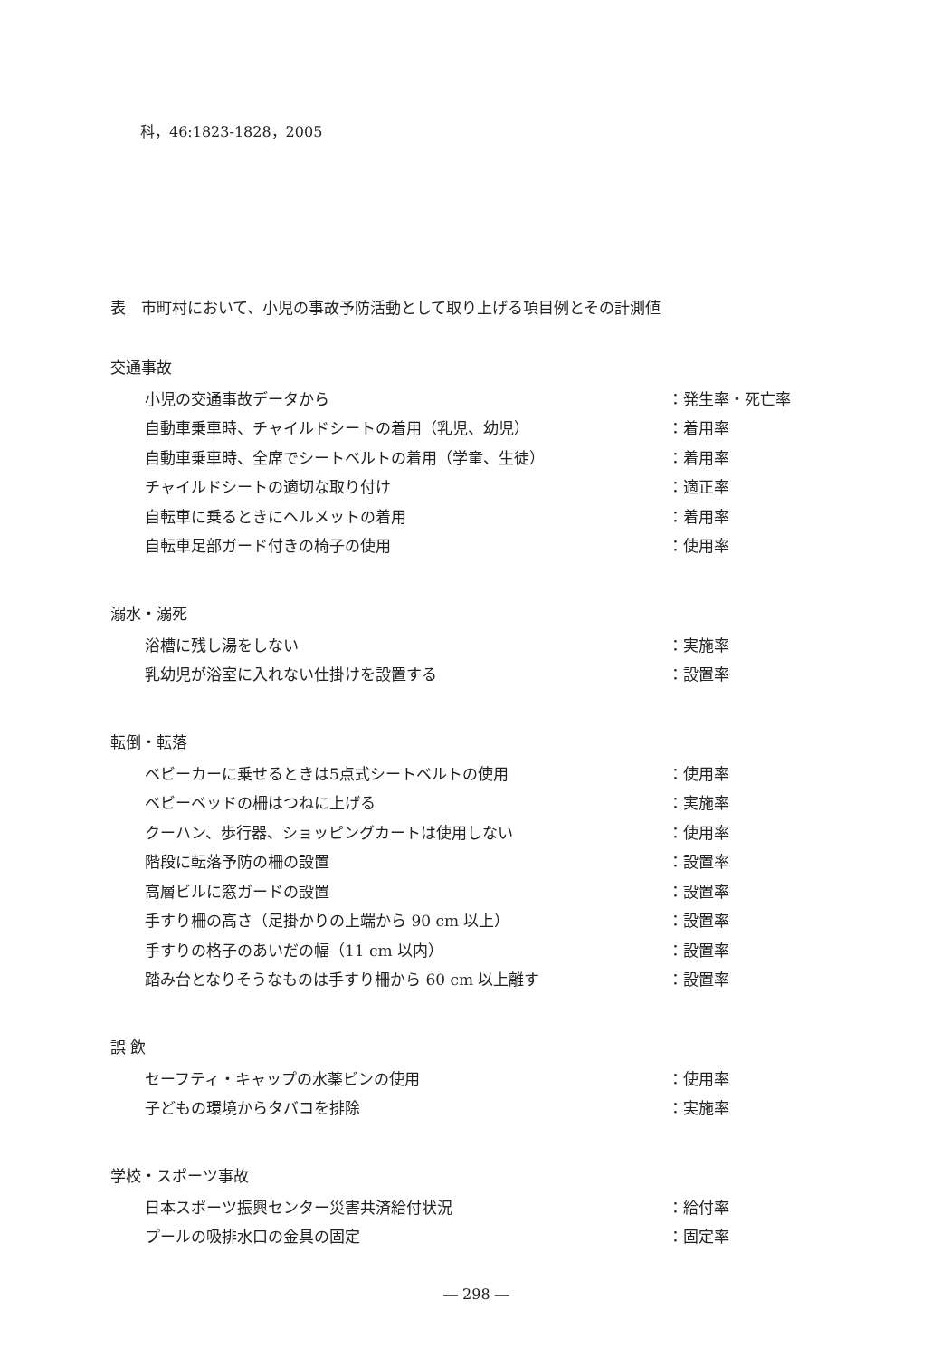科，46:1823-1828，2005
表　市町村において、小児の事故予防活動として取り上げる項目例とその計測値
交通事故
| 小児の交通事故データから | ：発生率・死亡率 |
| 自動車乗車時、チャイルドシートの着用（乳児、幼児） | ：着用率 |
| 自動車乗車時、全席でシートベルトの着用（学童、生徒） | ：着用率 |
| チャイルドシートの適切な取り付け | ：適正率 |
| 自転車に乗るときにヘルメットの着用 | ：着用率 |
| 自転車足部ガード付きの椅子の使用 | ：使用率 |
溺水・溺死
| 浴槽に残し湯をしない | ：実施率 |
| 乳幼児が浴室に入れない仕掛けを設置する | ：設置率 |
転倒・転落
| ベビーカーに乗せるときは5点式シートベルトの使用 | ：使用率 |
| ベビーベッドの柵はつねに上げる | ：実施率 |
| クーハン、歩行器、ショッピングカートは使用しない | ：使用率 |
| 階段に転落予防の柵の設置 | ：設置率 |
| 高層ビルに窓ガードの設置 | ：設置率 |
| 手すり柵の高さ（足掛かりの上端から 90 cm 以上） | ：設置率 |
| 手すりの格子のあいだの幅（11 cm 以内） | ：設置率 |
| 踏み台となりそうなものは手すり柵から 60 cm 以上離す | ：設置率 |
誤 飲
| セーフティ・キャップの水薬ビンの使用 | ：使用率 |
| 子どもの環境からタバコを排除 | ：実施率 |
学校・スポーツ事故
| 日本スポーツ振興センター災害共済給付状況 | ：給付率 |
| プールの吸排水口の金具の固定 | ：固定率 |
― 298 ―